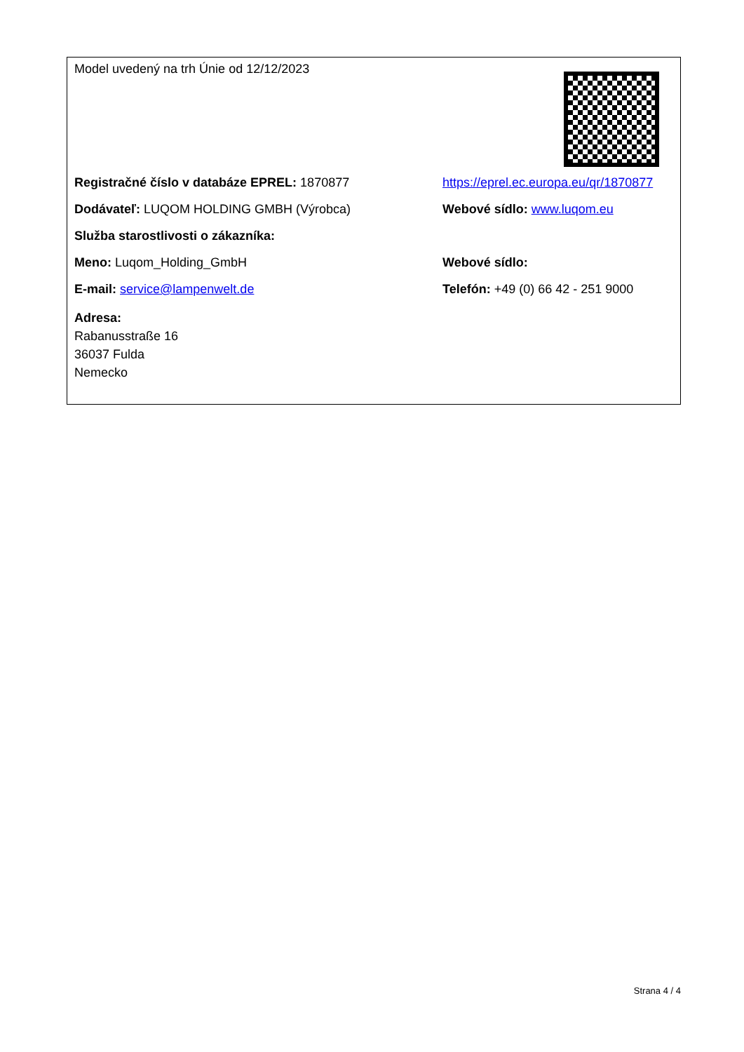| Model uvedený na trh Únie od 12/12/2023 | |
| Registračné číslo v databáze EPREL: 1870877 | https://eprel.ec.europa.eu/qr/1870877 |
| Dodávateľ: LUQOM HOLDING GMBH (Výrobca) | Webové sídlo: www.luqom.eu |
| Služba starostlivosti o zákazníka: | |
| Meno: Luqom_Holding_GmbH | Webové sídlo: |
| E-mail: service@lampenwelt.de | Telefón: +49 (0) 66 42 - 251 9000 |
| Adresa: Rabanusstraße 16 36037 Fulda Nemecko | |
Strana 4 / 4